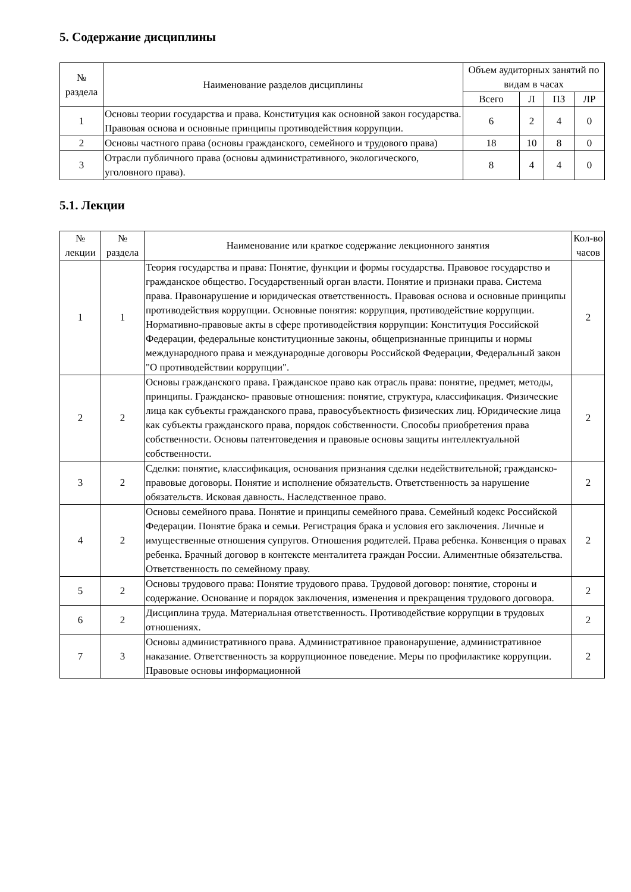5. Содержание дисциплины
| № раздела | Наименование разделов дисциплины | Объем аудиторных занятий по видам в часах | | | |
| --- | --- | --- | --- | --- | --- |
| | | Всего | Л | ПЗ | ЛР |
| 1 | Основы теории государства и права. Конституция как основной закон государства. Правовая основа и основные принципы противодействия коррупции. | 6 | 2 | 4 | 0 |
| 2 | Основы частного права (основы гражданского, семейного и трудового права) | 18 | 10 | 8 | 0 |
| 3 | Отрасли публичного права (основы административного, экологического, уголовного права). | 8 | 4 | 4 | 0 |
5.1. Лекции
| № лекции | № раздела | Наименование или краткое содержание лекционного занятия | Кол-во часов |
| --- | --- | --- | --- |
| 1 | 1 | Теория государства и права: Понятие, функции и формы государства. Правовое государство и гражданское общество. Государственный орган власти. Понятие и признаки права. Система права. Правонарушение и юридическая ответственность. Правовая основа и основные принципы противодействия коррупции. Основные понятия: коррупция, противодействие коррупции. Нормативно-правовые акты в сфере противодействия коррупции: Конституция Российской Федерации, федеральные конституционные законы, общепризнанные принципы и нормы международного права и международные договоры Российской Федерации, Федеральный закон "О противодействии коррупции". | 2 |
| 2 | 2 | Основы гражданского права. Гражданское право как отрасль права: понятие, предмет, методы, принципы. Гражданско- правовые отношения: понятие, структура, классификация. Физические лица как субъекты гражданского права, правосубъектность физических лиц. Юридические лица как субъекты гражданского права, порядок собственности. Способы приобретения права собственности. Основы патентоведения и правовые основы защиты интеллектуальной собственности. | 2 |
| 3 | 2 | Сделки: понятие, классификация, основания признания сделки недействительной; гражданско-правовые договоры. Понятие и исполнение обязательств. Ответственность за нарушение обязательств. Исковая давность. Наследственное право. | 2 |
| 4 | 2 | Основы семейного права. Понятие и принципы семейного права. Семейный кодекс Российской Федерации. Понятие брака и семьи. Регистрация брака и условия его заключения. Личные и имущественные отношения супругов. Отношения родителей. Права ребенка. Конвенция о правах ребенка. Брачный договор в контексте менталитета граждан России. Алиментные обязательства. Ответственность по семейному праву. | 2 |
| 5 | 2 | Основы трудового права: Понятие трудового права. Трудовой договор: понятие, стороны и содержание. Основание и порядок заключения, изменения и прекращения трудового договора. | 2 |
| 6 | 2 | Дисциплина труда. Материальная ответственность. Противодействие коррупции в трудовых отношениях. | 2 |
| 7 | 3 | Основы административного права. Административное правонарушение, административное наказание. Ответственность за коррупционное поведение. Меры по профилактике коррупции. Правовые основы информационной | 2 |